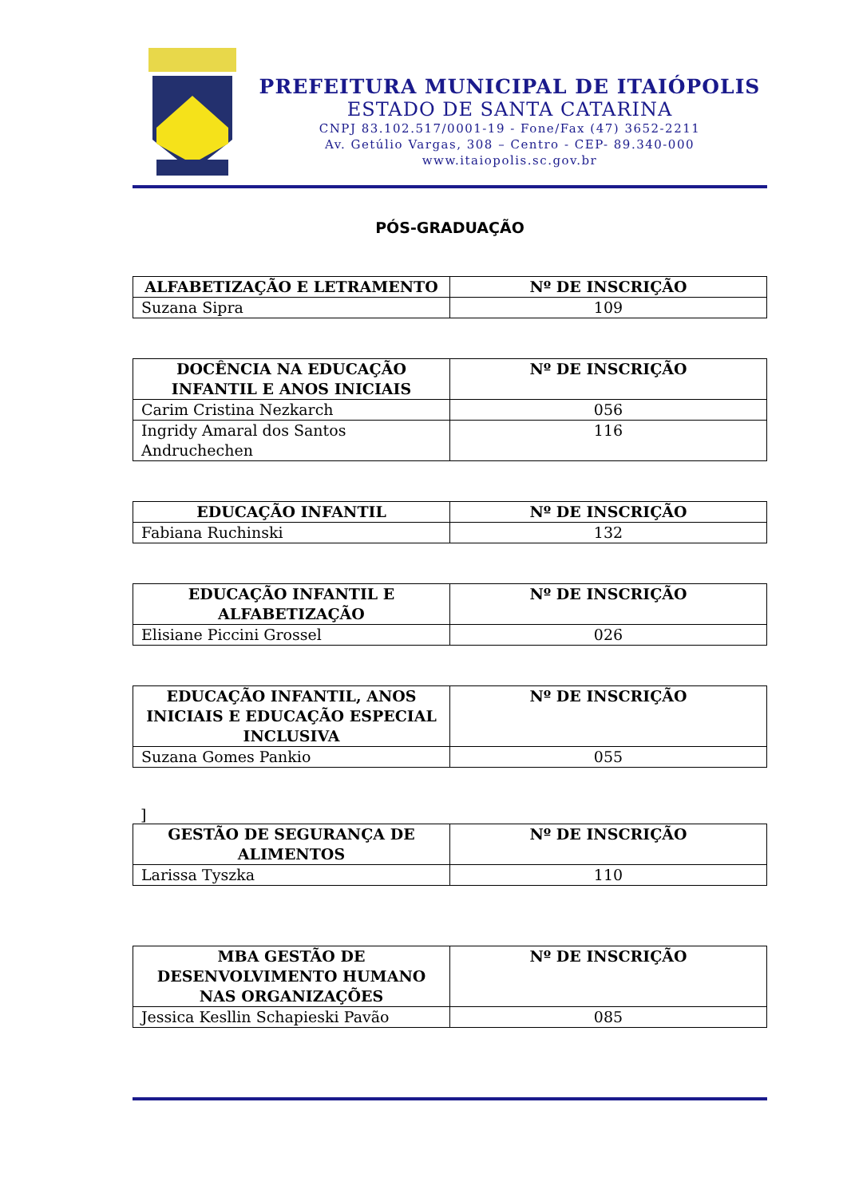PREFEITURA MUNICIPAL DE ITAIÓPOLIS
ESTADO DE SANTA CATARINA
CNPJ 83.102.517/0001-19 - Fone/Fax (47) 3652-2211
Av. Getúlio Vargas, 308 – Centro - CEP- 89.340-000
www.itaiopolis.sc.gov.br
PÓS-GRADUAÇÃO
| ALFABETIZAÇÃO E LETRAMENTO | Nº DE INSCRIÇÃO |
| --- | --- |
| Suzana Sipra | 109 |
| DOCÊNCIA NA EDUCAÇÃO INFANTIL E ANOS INICIAIS | Nº DE INSCRIÇÃO |
| --- | --- |
| Carim Cristina Nezkarch | 056 |
| Ingridy Amaral dos Santos Andruchechen | 116 |
| EDUCAÇÃO INFANTIL | Nº DE INSCRIÇÃO |
| --- | --- |
| Fabiana Ruchinski | 132 |
| EDUCAÇÃO INFANTIL E ALFABETIZAÇÃO | Nº DE INSCRIÇÃO |
| --- | --- |
| Elisiane Piccini Grossel | 026 |
| EDUCAÇÃO INFANTIL, ANOS INICIAIS E EDUCAÇÃO ESPECIAL INCLUSIVA | Nº DE INSCRIÇÃO |
| --- | --- |
| Suzana Gomes Pankio | 055 |
]
| GESTÃO DE SEGURANÇA DE ALIMENTOS | Nº DE INSCRIÇÃO |
| --- | --- |
| Larissa Tyszka | 110 |
| MBA GESTÃO DE DESENVOLVIMENTO HUMANO NAS ORGANIZAÇÕES | Nº DE INSCRIÇÃO |
| --- | --- |
| Jessica Kesllin Schapieski Pavão | 085 |